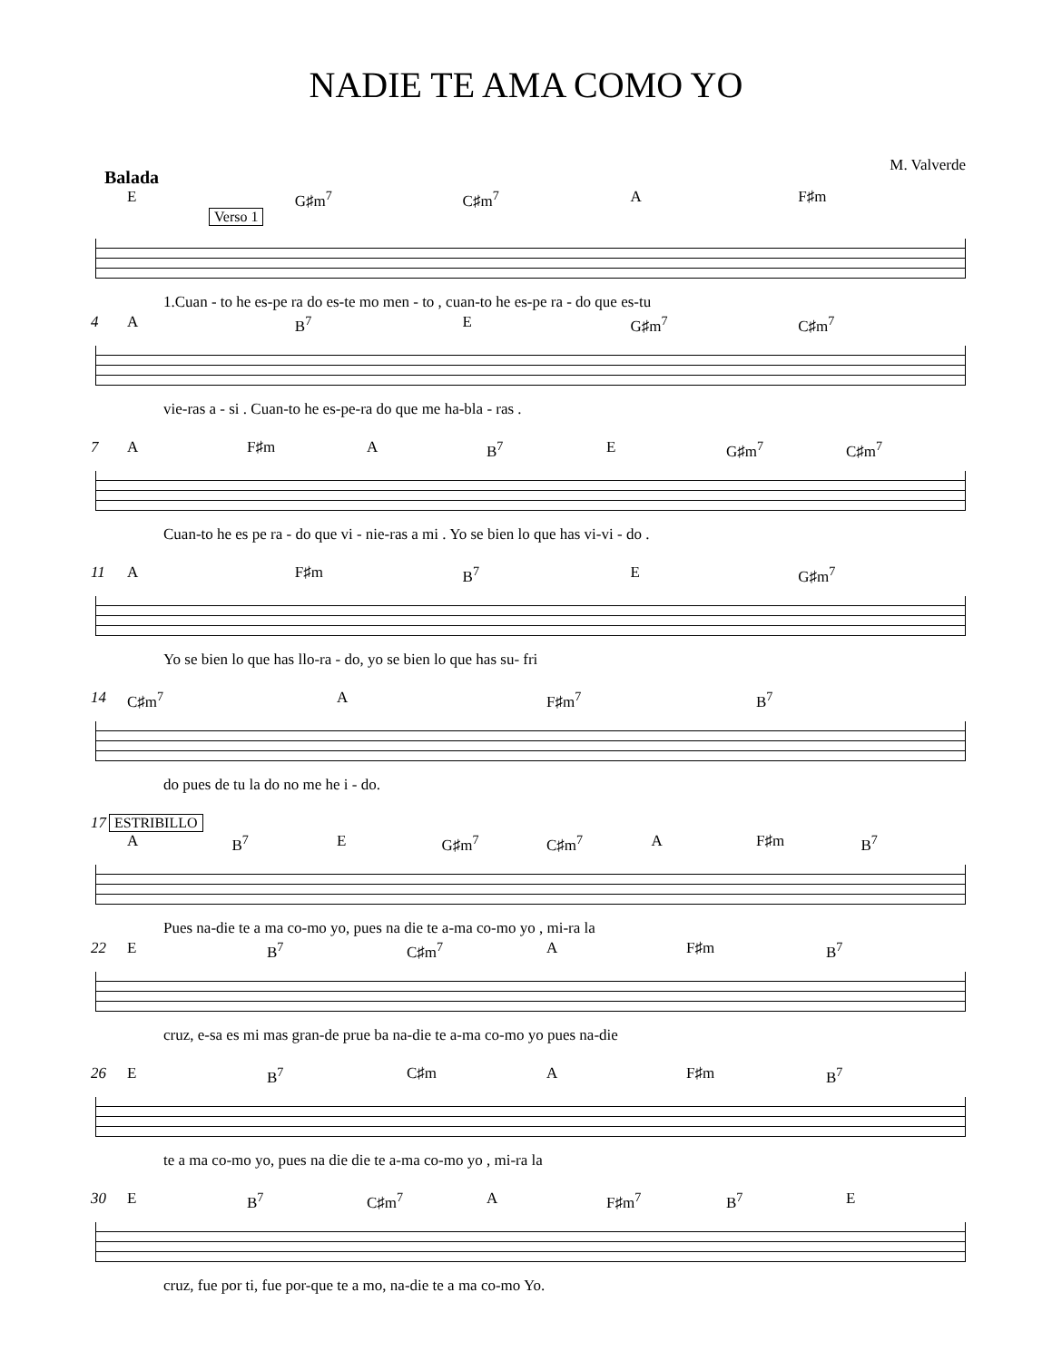NADIE TE AMA COMO YO
M. Valverde
Balada
E G♯m<sup>7</sup> C♯m<sup>7</sup> A F♯m
Verso 1
1.Cuan - to he es-pe ra do es-te mo men - to , cuan-to he es-pe ra - do que es-tu
4
A B<sup>7</sup> E G♯m<sup>7</sup> C♯m<sup>7</sup>
vie-ras a - si . Cuan-to he es-pe-ra do que me ha-bla - ras .
7
A F♯m A B<sup>7</sup> E G♯m<sup>7</sup> C♯m<sup>7</sup>
Cuan-to he es pe ra - do que vi - nie-ras a mi . Yo se bien lo que has vi-vi - do .
11
A F♯m B<sup>7</sup> E G♯m<sup>7</sup>
Yo se bien lo que has llo-ra - do, yo se bien lo que has su- fri
14
C♯m<sup>7</sup> A F♯m<sup>7</sup> B<sup>7</sup>
do pues de tu la do no me he i - do.
17
ESTRIBILLO
A B<sup>7</sup> E G♯m<sup>7</sup> C♯m<sup>7</sup> A F♯m B<sup>7</sup>
Pues na-die te a ma co-mo yo, pues na die te a-ma co-mo yo , mi-ra la
22
E B<sup>7</sup> C♯m<sup>7</sup> A F♯m B<sup>7</sup>
cruz, e-sa es mi mas gran-de prue ba na-die te a-ma co-mo yo pues na-die
26
E B<sup>7</sup> C♯m A F♯m B<sup>7</sup>
te a ma co-mo yo, pues na die die te a-ma co-mo yo , mi-ra la
30
E B<sup>7</sup> C♯m<sup>7</sup> A F♯m<sup>7</sup> B<sup>7</sup> E
cruz, fue por ti, fue por-que te a mo, na-die te a ma co-mo Yo.